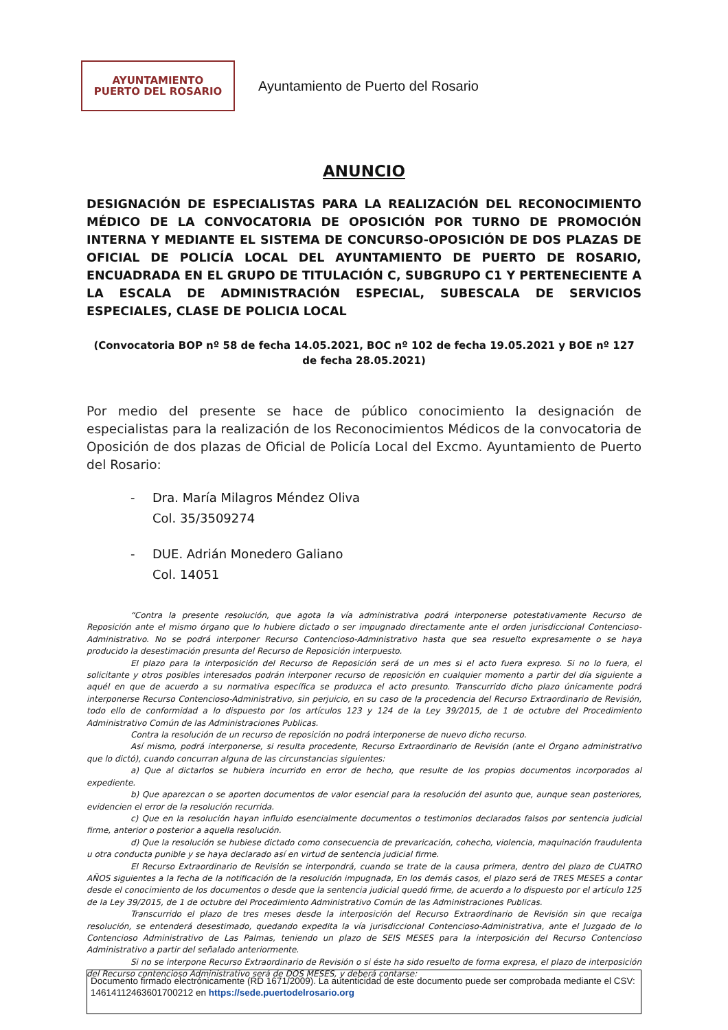AYUNTAMIENTO
PUERTO DEL ROSARIO
Ayuntamiento de Puerto del Rosario
ANUNCIO
DESIGNACIÓN DE ESPECIALISTAS PARA LA REALIZACIÓN DEL RECONOCIMIENTO MÉDICO DE LA CONVOCATORIA DE OPOSICIÓN POR TURNO DE PROMOCIÓN INTERNA Y MEDIANTE EL SISTEMA DE CONCURSO-OPOSICIÓN DE DOS PLAZAS DE OFICIAL DE POLICÍA LOCAL DEL AYUNTAMIENTO DE PUERTO DE ROSARIO, ENCUADRADA EN EL GRUPO DE TITULACIÓN C, SUBGRUPO C1 Y PERTENECIENTE A LA ESCALA DE ADMINISTRACIÓN ESPECIAL, SUBESCALA DE SERVICIOS ESPECIALES, CLASE DE POLICIA LOCAL
(Convocatoria BOP nº 58 de fecha 14.05.2021, BOC nº 102 de fecha 19.05.2021 y BOE nº 127 de fecha 28.05.2021)
Por medio del presente se hace de público conocimiento la designación de especialistas para la realización de los Reconocimientos Médicos de la convocatoria de Oposición de dos plazas de Oficial de Policía Local del Excmo. Ayuntamiento de Puerto del Rosario:
- Dra. María Milagros Méndez Oliva
Col. 35/3509274
- DUE. Adrián Monedero Galiano
Col. 14051
“Contra la presente resolución, que agota la vía administrativa podrá interponerse potestativamente Recurso de Reposición ante el mismo órgano que lo hubiere dictado o ser impugnado directamente ante el orden jurisdiccional Contencioso-Administrativo. No se podrá interponer Recurso Contencioso-Administrativo hasta que sea resuelto expresamente o se haya producido la desestimación presunta del Recurso de Reposición interpuesto.
El plazo para la interposición del Recurso de Reposición será de un mes si el acto fuera expreso. Si no lo fuera, el solicitante y otros posibles interesados podrán interponer recurso de reposición en cualquier momento a partir del día siguiente a aquél en que de acuerdo a su normativa específica se produzca el acto presunto. Transcurrido dicho plazo únicamente podrá interponerse Recurso Contencioso-Administrativo, sin perjuicio, en su caso de la procedencia del Recurso Extraordinario de Revisión, todo ello de conformidad a lo dispuesto por los artículos 123 y 124 de la Ley 39/2015, de 1 de octubre del Procedimiento Administrativo Común de las Administraciones Publicas.
Contra la resolución de un recurso de reposición no podrá interponerse de nuevo dicho recurso.
Así mismo, podrá interponerse, si resulta procedente, Recurso Extraordinario de Revisión (ante el Órgano administrativo que lo dictó), cuando concurran alguna de las circunstancias siguientes:
a) Que al dictarlos se hubiera incurrido en error de hecho, que resulte de los propios documentos incorporados al expediente.
b) Que aparezcan o se aporten documentos de valor esencial para la resolución del asunto que, aunque sean posteriores, evidencien el error de la resolución recurrida.
c) Que en la resolución hayan influido esencialmente documentos o testimonios declarados falsos por sentencia judicial firme, anterior o posterior a aquella resolución.
d) Que la resolución se hubiese dictado como consecuencia de prevaricación, cohecho, violencia, maquinación fraudulenta u otra conducta punible y se haya declarado así en virtud de sentencia judicial firme.
El Recurso Extraordinario de Revisión se interpondrá, cuando se trate de la causa primera, dentro del plazo de CUATRO AÑOS siguientes a la fecha de la notificación de la resolución impugnada, En los demás casos, el plazo será de TRES MESES a contar desde el conocimiento de los documentos o desde que la sentencia judicial quedó firme, de acuerdo a lo dispuesto por el artículo 125 de la Ley 39/2015, de 1 de octubre del Procedimiento Administrativo Común de las Administraciones Publicas.
Transcurrido el plazo de tres meses desde la interposición del Recurso Extraordinario de Revisión sin que recaiga resolución, se entenderá desestimado, quedando expedita la vía jurisdiccional Contencioso-Administrativa, ante el Juzgado de lo Contencioso Administrativo de Las Palmas, teniendo un plazo de SEIS MESES para la interposición del Recurso Contencioso Administrativo a partir del señalado anteriormente.
Si no se interpone Recurso Extraordinario de Revisión o si éste ha sido resuelto de forma expresa, el plazo de interposición del Recurso contencioso Administrativo será de DOS MESES, y deberá contarse:
Documento firmado electrónicamente (RD 1671/2009). La autenticidad de este documento puede ser comprobada mediante el CSV: 14614112463601700212 en https://sede.puertodelrosario.org